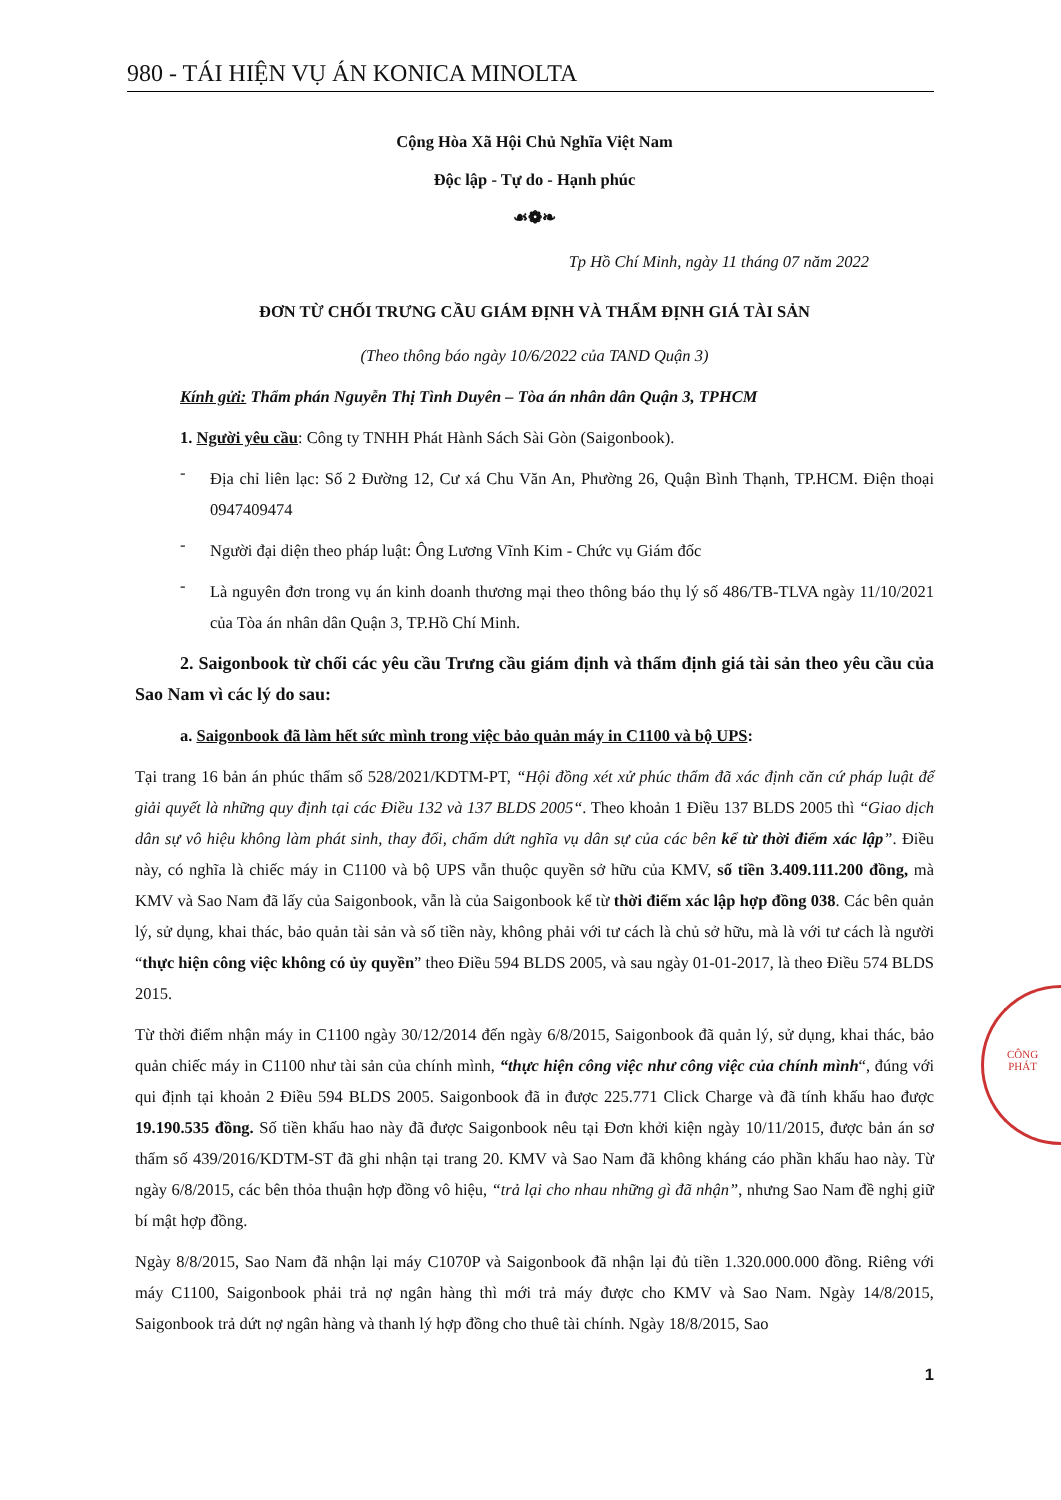980 - TÁI HIỆN VỤ ÁN KONICA MINOLTA
Cộng Hòa Xã Hội Chủ Nghĩa Việt Nam
Độc lập - Tự do - Hạnh phúc
☙❁❧
Tp Hồ Chí Minh, ngày 11 tháng 07 năm 2022
ĐƠN TỪ CHỐI TRƯNG CẦU GIÁM ĐỊNH VÀ THẨM ĐỊNH GIÁ TÀI SẢN
(Theo thông báo ngày 10/6/2022 của TAND Quận 3)
Kính gửi: Thẩm phán Nguyễn Thị Tình Duyên – Tòa án nhân dân Quận 3, TPHCM
1. Người yêu cầu: Công ty TNHH Phát Hành Sách Sài Gòn (Saigonbook).
-
Địa chỉ liên lạc: Số 2 Đường 12, Cư xá Chu Văn An, Phường 26, Quận Bình Thạnh, TP.HCM. Điện thoại 0947409474
-
Người đại diện theo pháp luật: Ông Lương Vĩnh Kim - Chức vụ Giám đốc
-
Là nguyên đơn trong vụ án kinh doanh thương mại theo thông báo thụ lý số 486/TB-TLVA ngày 11/10/2021 của Tòa án nhân dân Quận 3, TP.Hồ Chí Minh.
2. Saigonbook từ chối các yêu cầu Trưng cầu giám định và thẩm định giá tài sản theo yêu cầu của Sao Nam vì các lý do sau:
a. Saigonbook đã làm hết sức mình trong việc bảo quản máy in C1100 và bộ UPS:
Tại trang 16 bản án phúc thẩm số 528/2021/KDTM-PT, “Hội đồng xét xử phúc thẩm đã xác định căn cứ pháp luật để giải quyết là những quy định tại các Điều 132 và 137 BLDS 2005“. Theo khoản 1 Điều 137 BLDS 2005 thì “Giao dịch dân sự vô hiệu không làm phát sinh, thay đổi, chấm dứt nghĩa vụ dân sự của các bên kể từ thời điểm xác lập”. Điều này, có nghĩa là chiếc máy in C1100 và bộ UPS vẫn thuộc quyền sở hữu của KMV, số tiền 3.409.111.200 đồng, mà KMV và Sao Nam đã lấy của Saigonbook, vẫn là của Saigonbook kể từ thời điểm xác lập hợp đồng 038. Các bên quản lý, sử dụng, khai thác, bảo quản tài sản và số tiền này, không phải với tư cách là chủ sở hữu, mà là với tư cách là người “thực hiện công việc không có ủy quyền” theo Điều 594 BLDS 2005, và sau ngày 01-01-2017, là theo Điều 574 BLDS 2015.
Từ thời điểm nhận máy in C1100 ngày 30/12/2014 đến ngày 6/8/2015, Saigonbook đã quản lý, sử dụng, khai thác, bảo quản chiếc máy in C1100 như tài sản của chính mình, “thực hiện công việc như công việc của chính mình“, đúng với qui định tại khoản 2 Điều 594 BLDS 2005. Saigonbook đã in được 225.771 Click Charge và đã tính khấu hao được 19.190.535 đồng. Số tiền khấu hao này đã được Saigonbook nêu tại Đơn khởi kiện ngày 10/11/2015, được bản án sơ thẩm số 439/2016/KDTM-ST đã ghi nhận tại trang 20. KMV và Sao Nam đã không kháng cáo phần khấu hao này. Từ ngày 6/8/2015, các bên thỏa thuận hợp đồng vô hiệu, “trả lại cho nhau những gì đã nhận”, nhưng Sao Nam đề nghị giữ bí mật hợp đồng.
Ngày 8/8/2015, Sao Nam đã nhận lại máy C1070P và Saigonbook đã nhận lại đủ tiền 1.320.000.000 đồng. Riêng với máy C1100, Saigonbook phải trả nợ ngân hàng thì mới trả máy được cho KMV và Sao Nam. Ngày 14/8/2015, Saigonbook trả dứt nợ ngân hàng và thanh lý hợp đồng cho thuê tài chính. Ngày 18/8/2015, Sao
1
CÔNG
PHÁT